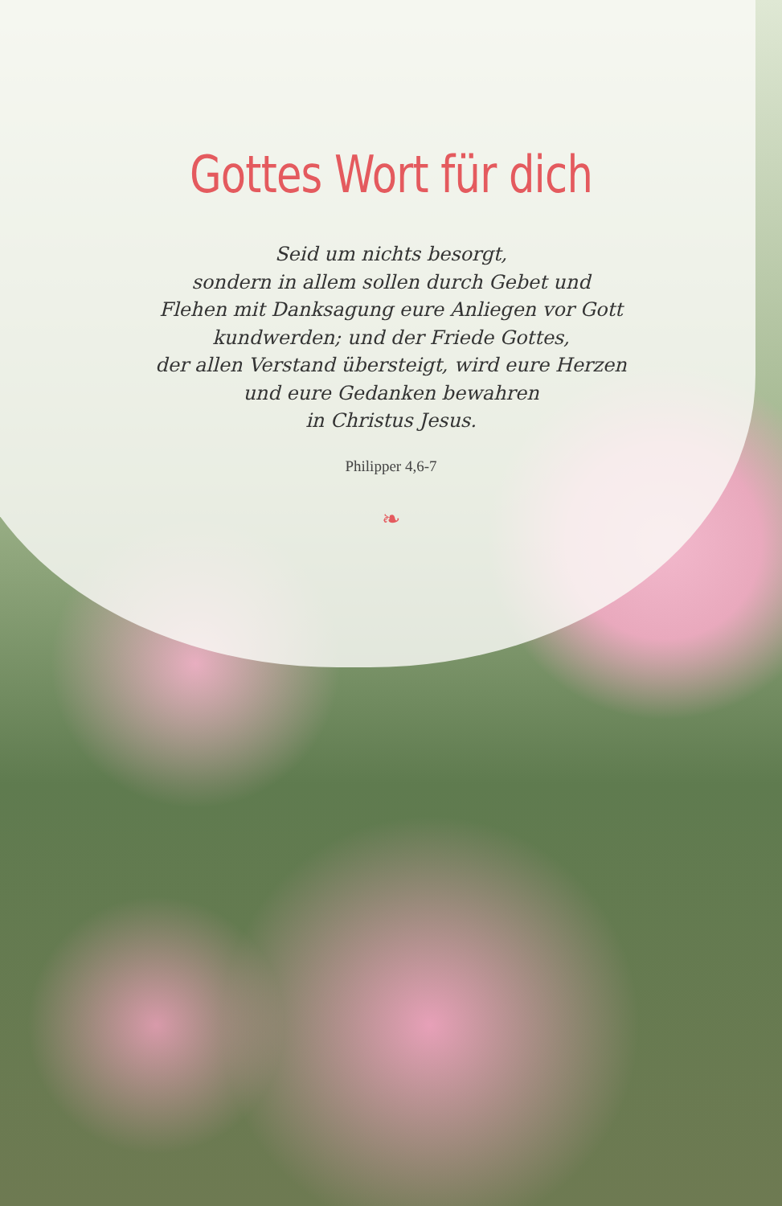Gottes Wort für dich
Seid um nichts besorgt,
sondern in allem sollen durch Gebet und
Flehen mit Danksagung eure Anliegen vor Gott
kundwerden; und der Friede Gottes,
der allen Verstand übersteigt, wird eure Herzen
und eure Gedanken bewahren
in Christus Jesus.
Philipper 4,6-7
❧